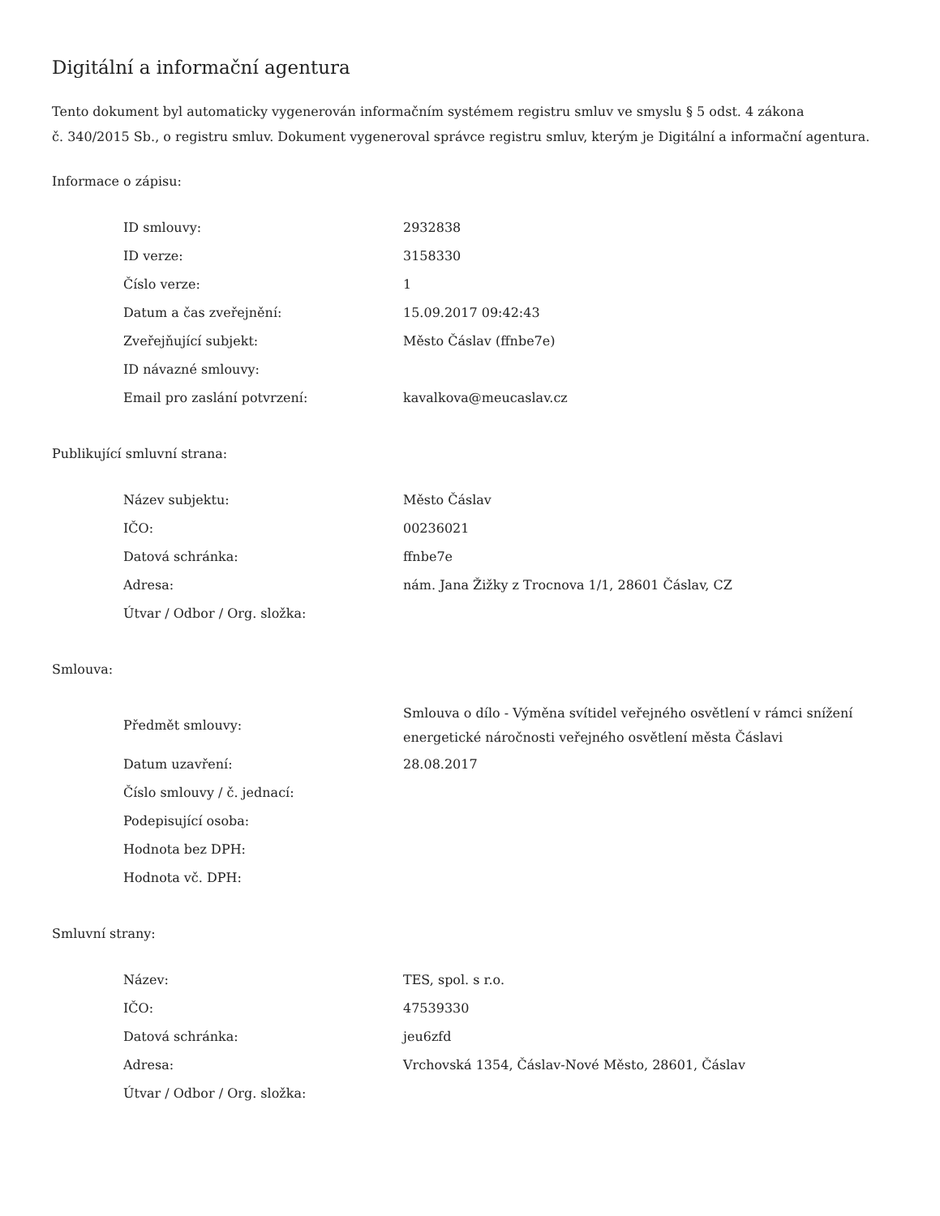Digitální a informační agentura
Tento dokument byl automaticky vygenerován informačním systémem registru smluv ve smyslu § 5 odst. 4 zákona
č. 340/2015 Sb., o registru smluv. Dokument vygeneroval správce registru smluv, kterým je Digitální a informační agentura.
Informace o zápisu:
| ID smlouvy: | 2932838 |
| ID verze: | 3158330 |
| Číslo verze: | 1 |
| Datum a čas zveřejnění: | 15.09.2017 09:42:43 |
| Zveřejňující subjekt: | Město Čáslav (ffnbe7e) |
| ID návazné smlouvy: | |
| Email pro zaslání potvrzení: | kavalkova@meucaslav.cz |
Publikující smluvní strana:
| Název subjektu: | Město Čáslav |
| IČO: | 00236021 |
| Datová schránka: | ffnbe7e |
| Adresa: | nám. Jana Žižky z Trocnova 1/1, 28601 Čáslav, CZ |
| Útvar / Odbor / Org. složka: | |
Smlouva:
| Předmět smlouvy: | Smlouva o dílo - Výměna svítidel veřejného osvětlení v rámci snížení energetické náročnosti veřejného osvětlení města Čáslavi |
| Datum uzavření: | 28.08.2017 |
| Číslo smlouvy / č. jednací: | |
| Podepisující osoba: | |
| Hodnota bez DPH: | |
| Hodnota vč. DPH: | |
Smluvní strany:
| Název: | TES, spol. s r.o. |
| IČO: | 47539330 |
| Datová schránka: | jeu6zfd |
| Adresa: | Vrchovská 1354, Čáslav-Nové Město, 28601, Čáslav |
| Útvar / Odbor / Org. složka: | |